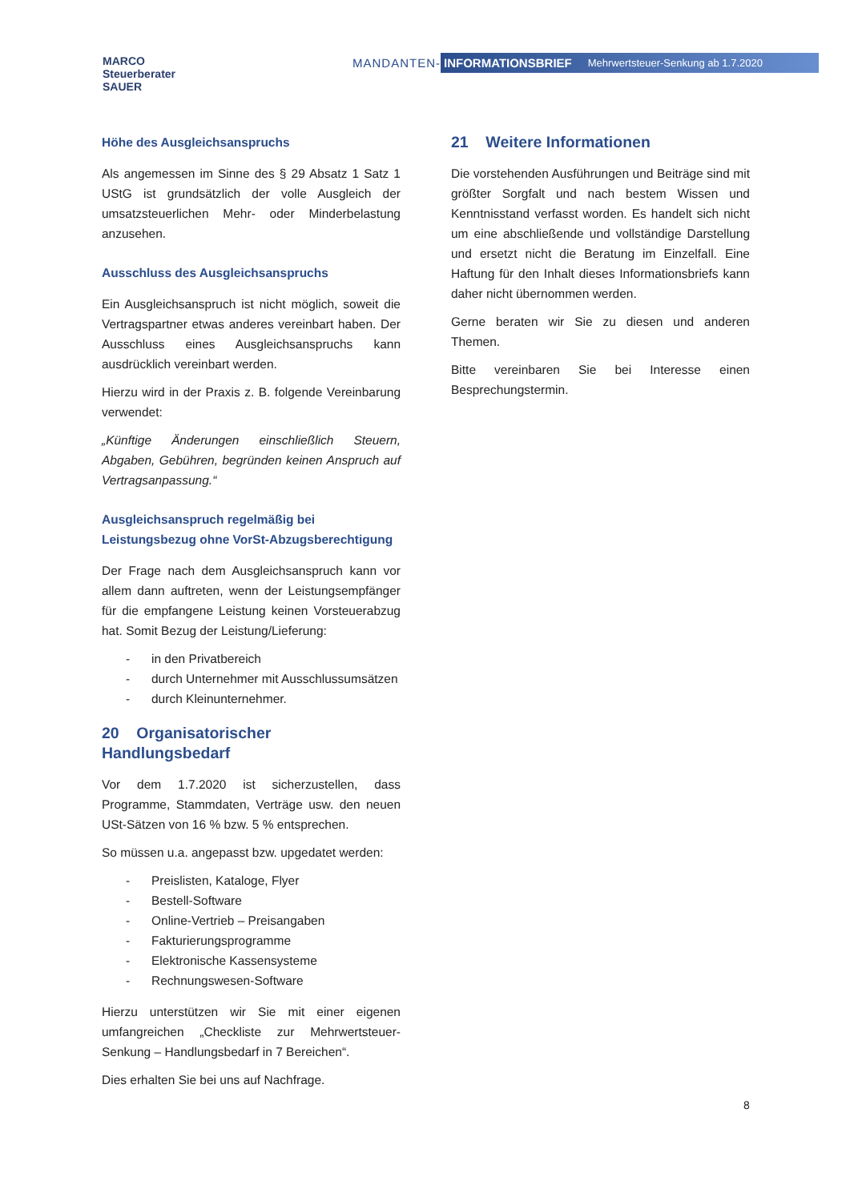MARCO
Steuerberater
SAUER
MANDANTEN-
INFORMATIONSBRIEF Mehrwertsteuer-Senkung ab 1.7.2020
Höhe des Ausgleichsanspruchs
Als angemessen im Sinne des § 29 Absatz 1 Satz 1 UStG ist grundsätzlich der volle Ausgleich der umsatzsteuerlichen Mehr- oder Minderbelastung anzusehen.
Ausschluss des Ausgleichsanspruchs
Ein Ausgleichsanspruch ist nicht möglich, soweit die Vertragspartner etwas anderes vereinbart haben. Der Ausschluss eines Ausgleichsanspruchs kann ausdrücklich vereinbart werden.
Hierzu wird in der Praxis z. B. folgende Vereinbarung verwendet:
„Künftige Änderungen einschließlich Steuern, Abgaben, Gebühren, begründen keinen Anspruch auf Vertragsanpassung.“
Ausgleichsanspruch regelmäßig bei Leistungsbezug ohne VorSt-Abzugsberechtigung
Der Frage nach dem Ausgleichsanspruch kann vor allem dann auftreten, wenn der Leistungsempfänger für die empfangene Leistung keinen Vorsteuerabzug hat. Somit Bezug der Leistung/Lieferung:
- in den Privatbereich
- durch Unternehmer mit Ausschlussumsätzen
- durch Kleinunternehmer.
20 Organisatorischer Handlungsbedarf
Vor dem 1.7.2020 ist sicherzustellen, dass Programme, Stammdaten, Verträge usw. den neuen USt-Sätzen von 16 % bzw. 5 % entsprechen.
So müssen u.a. angepasst bzw. upgedatet werden:
- Preislisten, Kataloge, Flyer
- Bestell-Software
- Online-Vertrieb – Preisangaben
- Fakturierungsprogramme
- Elektronische Kassensysteme
- Rechnungswesen-Software
Hierzu unterstützen wir Sie mit einer eigenen umfangreichen „Checkliste zur Mehrwertsteuer-Senkung – Handlungsbedarf in 7 Bereichen“.
Dies erhalten Sie bei uns auf Nachfrage.
21 Weitere Informationen
Die vorstehenden Ausführungen und Beiträge sind mit größter Sorgfalt und nach bestem Wissen und Kenntnisstand verfasst worden. Es handelt sich nicht um eine abschließende und vollständige Darstellung und ersetzt nicht die Beratung im Einzelfall. Eine Haftung für den Inhalt dieses Informationsbriefs kann daher nicht übernommen werden.
Gerne beraten wir Sie zu diesen und anderen Themen.
Bitte vereinbaren Sie bei Interesse einen Besprechungstermin.
8